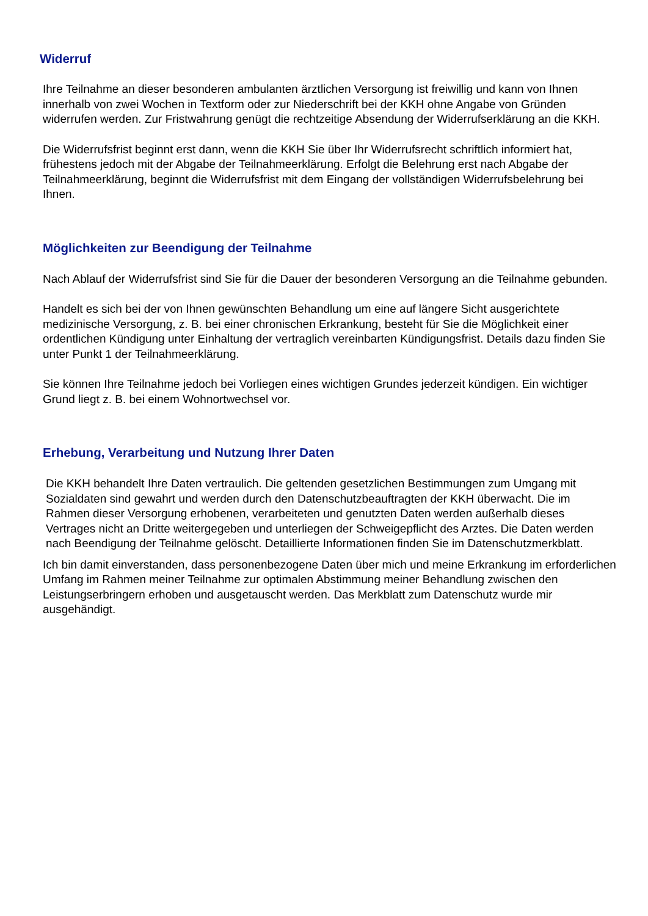Widerruf
Ihre Teilnahme an dieser besonderen ambulanten ärztlichen Versorgung ist freiwillig und kann von Ihnen innerhalb von zwei Wochen in Textform oder zur Niederschrift bei der KKH ohne Angabe von Gründen widerrufen werden. Zur Fristwahrung genügt die rechtzeitige Absendung der Widerrufserklärung an die KKH.
Die Widerrufsfrist beginnt erst dann, wenn die KKH Sie über Ihr Widerrufsrecht schriftlich informiert hat, frühestens jedoch mit der Abgabe der Teilnahmeerklärung. Erfolgt die Belehrung erst nach Abgabe der Teilnahmeerklärung, beginnt die Widerrufsfrist mit dem Eingang der vollständigen Widerrufsbelehrung bei Ihnen.
Möglichkeiten zur Beendigung der Teilnahme
Nach Ablauf der Widerrufsfrist sind Sie für die Dauer der besonderen Versorgung an die Teilnahme gebunden.
Handelt es sich bei der von Ihnen gewünschten Behandlung um eine auf längere Sicht ausgerichtete medizinische Versorgung, z. B. bei einer chronischen Erkrankung, besteht für Sie die Möglichkeit einer ordentlichen Kündigung unter Einhaltung der vertraglich vereinbarten Kündigungsfrist. Details dazu finden Sie unter Punkt 1 der Teilnahmeerklärung.
Sie können Ihre Teilnahme jedoch bei Vorliegen eines wichtigen Grundes jederzeit kündigen. Ein wichtiger Grund liegt z. B. bei einem Wohnortwechsel vor.
Erhebung, Verarbeitung und Nutzung Ihrer Daten
Die KKH behandelt Ihre Daten vertraulich. Die geltenden gesetzlichen Bestimmungen zum Umgang mit Sozialdaten sind gewahrt und werden durch den Datenschutzbeauftragten der KKH überwacht. Die im Rahmen dieser Versorgung erhobenen, verarbeiteten und genutzten Daten werden außerhalb dieses Vertrages nicht an Dritte weitergegeben und unterliegen der Schweigepflicht des Arztes. Die Daten werden nach Beendigung der Teilnahme gelöscht. Detaillierte Informationen finden Sie im Datenschutzmerkblatt.
Ich bin damit einverstanden, dass personenbezogene Daten über mich und meine Erkrankung im erforderlichen Umfang im Rahmen meiner Teilnahme zur optimalen Abstimmung meiner Behandlung zwischen den Leistungserbringern erhoben und ausgetauscht werden. Das Merkblatt zum Datenschutz wurde mir ausgehändigt.